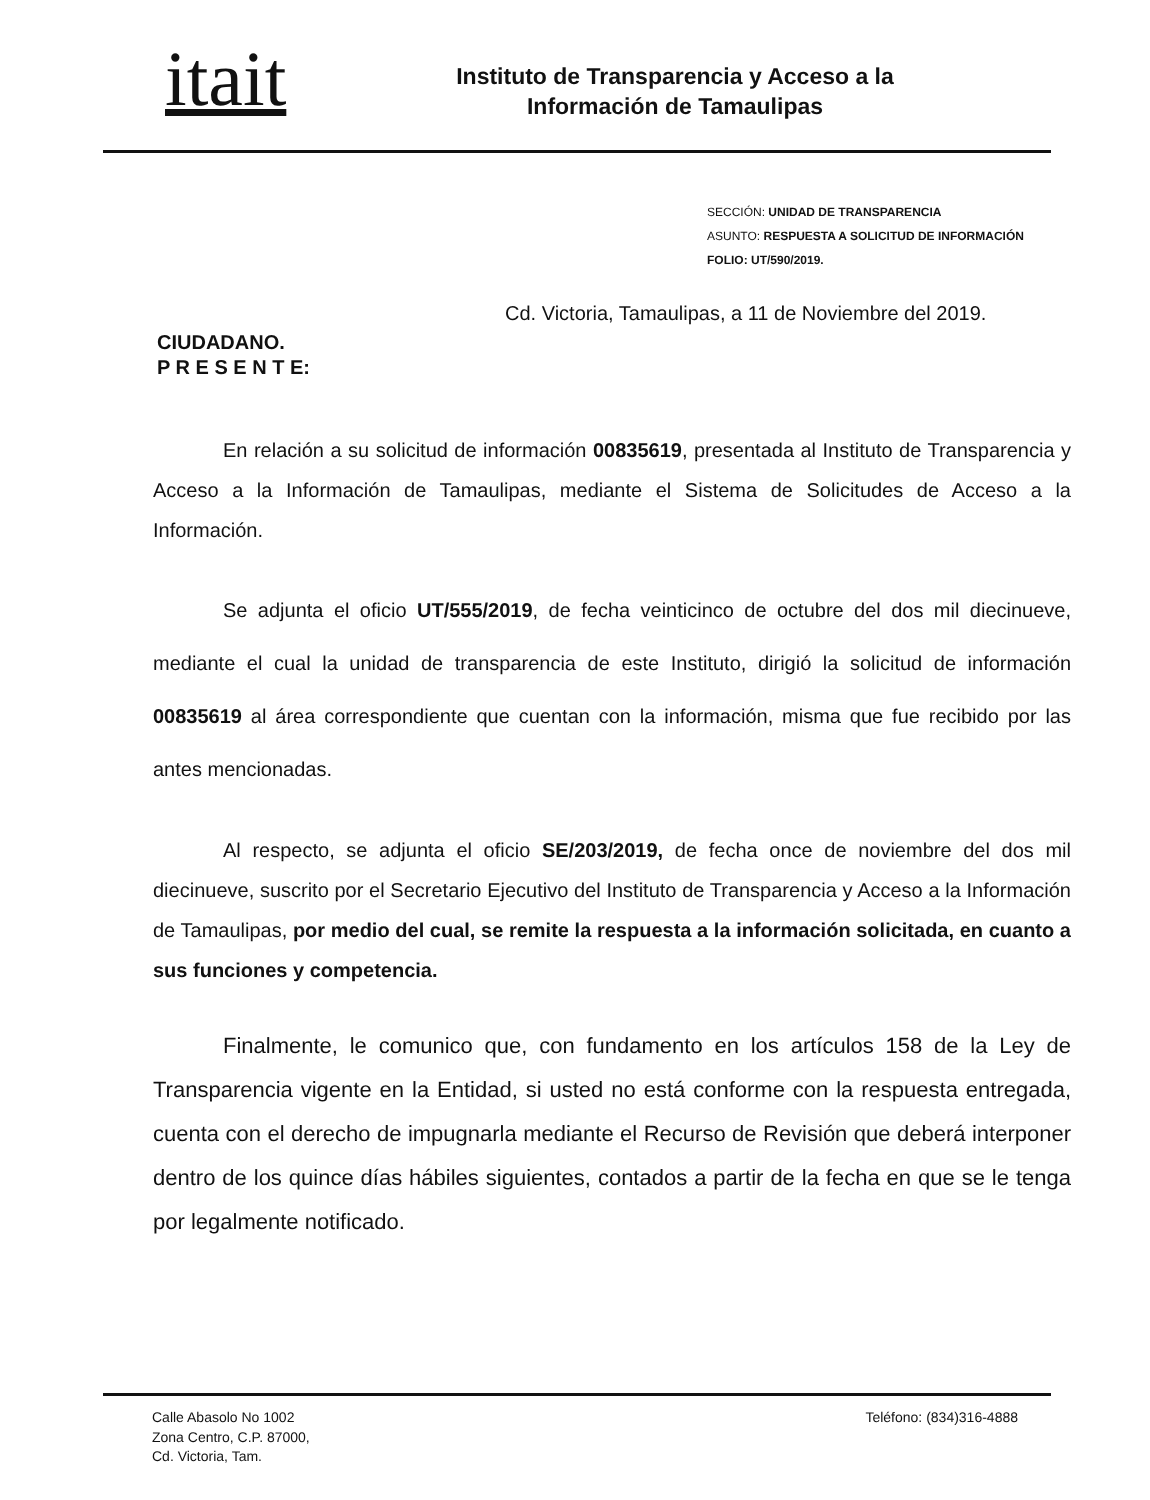itait
Instituto de Transparencia y Acceso a la Información de Tamaulipas
SECCIÓN: UNIDAD DE TRANSPARENCIA
ASUNTO: RESPUESTA A SOLICITUD DE INFORMACIÓN
FOLIO: UT/590/2019.
Cd. Victoria, Tamaulipas, a 11 de Noviembre del 2019.
CIUDADANO.
P R E S E N T E:
En relación a su solicitud de información 00835619, presentada al Instituto de Transparencia y Acceso a la Información de Tamaulipas, mediante el Sistema de Solicitudes de Acceso a la Información.
Se adjunta el oficio UT/555/2019, de fecha veinticinco de octubre del dos mil diecinueve, mediante el cual la unidad de transparencia de este Instituto, dirigió la solicitud de información 00835619 al área correspondiente que cuentan con la información, misma que fue recibido por las antes mencionadas.
Al respecto, se adjunta el oficio SE/203/2019, de fecha once de noviembre del dos mil diecinueve, suscrito por el Secretario Ejecutivo del Instituto de Transparencia y Acceso a la Información de Tamaulipas, por medio del cual, se remite la respuesta a la información solicitada, en cuanto a sus funciones y competencia.
Finalmente, le comunico que, con fundamento en los artículos 158 de la Ley de Transparencia vigente en la Entidad, si usted no está conforme con la respuesta entregada, cuenta con el derecho de impugnarla mediante el Recurso de Revisión que deberá interponer dentro de los quince días hábiles siguientes, contados a partir de la fecha en que se le tenga por legalmente notificado.
Calle Abasolo No 1002
Zona Centro, C.P. 87000,
Cd. Victoria, Tam.
Teléfono: (834)316-4888